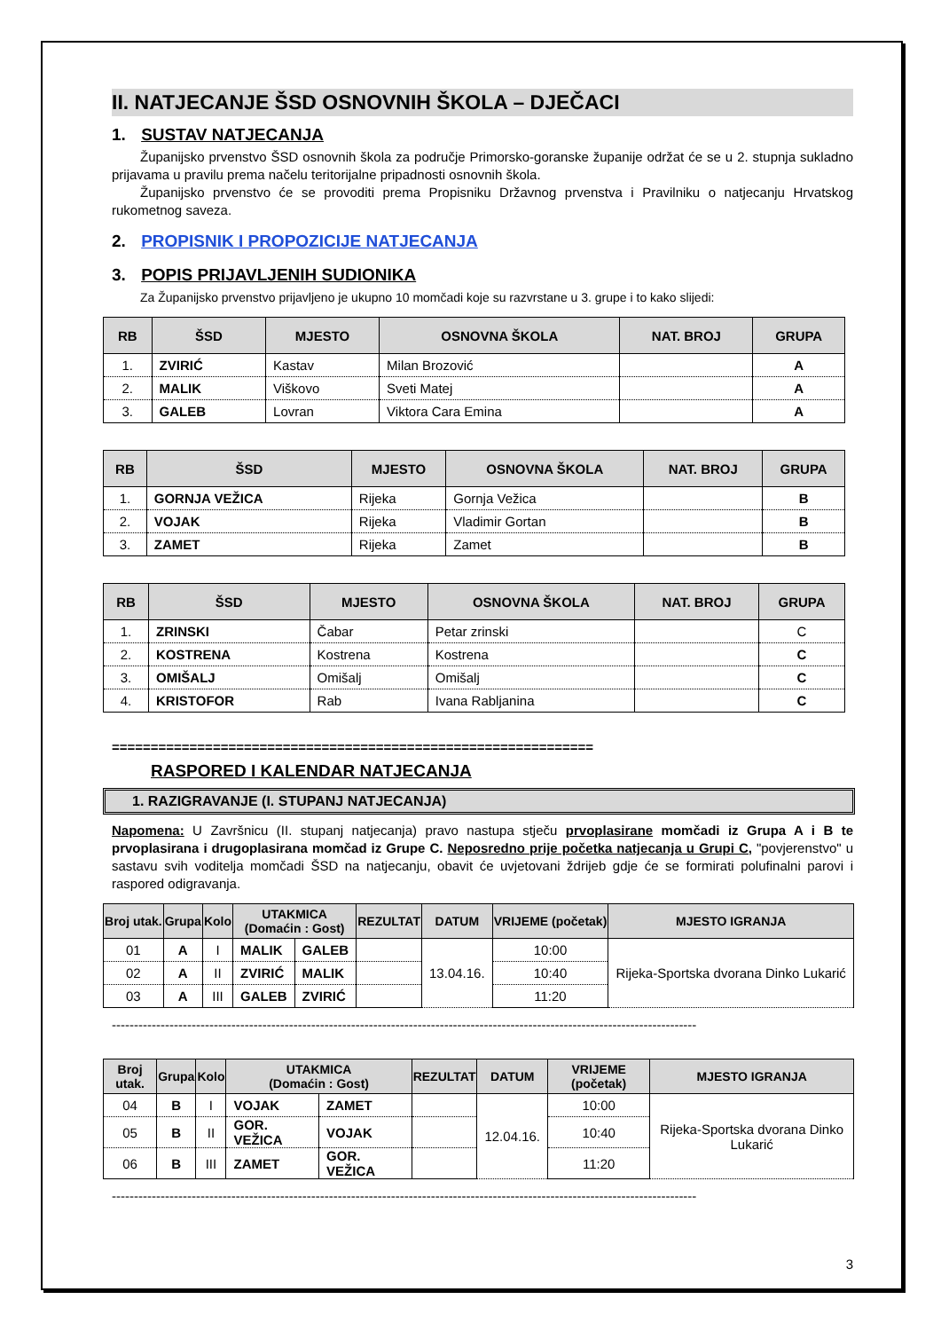II. NATJECANJE ŠSD OSNOVNIH ŠKOLA – DJEČACI
1. SUSTAV NATJECANJA
Županijsko prvenstvo ŠSD osnovnih škola za područje Primorsko-goranske županije održat će se u 2. stupnja sukladno prijavama u pravilu prema načelu teritorijalne pripadnosti osnovnih škola.
Županijsko prvenstvo će se provoditi prema Propisniku Državnog prvenstva i Pravilniku o natjecanju Hrvatskog rukometnog saveza.
2. PROPISNIK I PROPOZICIJE NATJECANJA
3. POPIS PRIJAVLJENIH SUDIONIKA
Za Županijsko prvenstvo prijavljeno je ukupno 10 momčadi koje su razvrstane u 3. grupe i to kako slijedi:
| RB | ŠSD | MJESTO | OSNOVNA ŠKOLA | NAT. BROJ | GRUPA |
| --- | --- | --- | --- | --- | --- |
| 1. | ZVIRIĆ | Kastav | Milan Brozović | | A |
| 2. | MALIK | Viškovo | Sveti Matej | | A |
| 3. | GALEB | Lovran | Viktora Cara Emina | | A |
| RB | ŠSD | MJESTO | OSNOVNA ŠKOLA | NAT. BROJ | GRUPA |
| --- | --- | --- | --- | --- | --- |
| 1. | GORNJA VEŽICA | Rijeka | Gornja Vežica | | B |
| 2. | VOJAK | Rijeka | Vladimir Gortan | | B |
| 3. | ZAMET | Rijeka | Zamet | | B |
| RB | ŠSD | MJESTO | OSNOVNA ŠKOLA | NAT. BROJ | GRUPA |
| --- | --- | --- | --- | --- | --- |
| 1. | ZRINSKI | Čabar | Petar zrinski | | C |
| 2. | KOSTRENA | Kostrena | Kostrena | | C |
| 3. | OMIŠALJ | Omišalj | Omišalj | | C |
| 4. | KRISTOFOR | Rab | Ivana Rabljanina | | C |
==============================================================
RASPORED I KALENDAR NATJECANJA
1. RAZIGRAVANJE (I. STUPANJ NATJECANJA)
Napomena: U Završnicu (II. stupanj natjecanja) pravo nastupa stječu prvoplasirane momčadi iz Grupa A i B te prvoplasirana i drugoplasirana momčad iz Grupe C. Neposredno prije početka natjecanja u Grupi C, "povjerenstvo" u sastavu svih voditelja momčadi ŠSD na natjecanju, obavit će uvjetovani ždrijeb gdje će se formirati polufinalni parovi i raspored odigravanja.
| Broj utak. | Grupa | Kolo | UTAKMICA (Domaćin : Gost) | | REZULTAT | DATUM | VRIJEME (početak) | MJESTO IGRANJA |
| --- | --- | --- | --- | --- | --- | --- | --- | --- |
| 01 | A | I | MALIK | GALEB | | 13.04.16. | 10:00 | Rijeka-Sportska dvorana Dinko Lukarić |
| 02 | A | II | ZVIRIĆ | MALIK | | | 10:40 | |
| 03 | A | III | GALEB | ZVIRIĆ | | | 11:20 | |
------------------------------------------------------------------------------------------------------------------------------------
| Broj utak. | Grupa | Kolo | UTAKMICA (Domaćin : Gost) | | REZULTAT | DATUM | VRIJEME (početak) | MJESTO IGRANJA |
| --- | --- | --- | --- | --- | --- | --- | --- | --- |
| 04 | B | I | VOJAK | ZAMET | | 12.04.16. | 10:00 | Rijeka-Sportska dvorana Dinko Lukarić |
| 05 | B | II | GOR. VEŽICA | VOJAK | | | 10:40 | |
| 06 | B | III | ZAMET | GOR. VEŽICA | | | 11:20 | |
------------------------------------------------------------------------------------------------------------------------------------
3